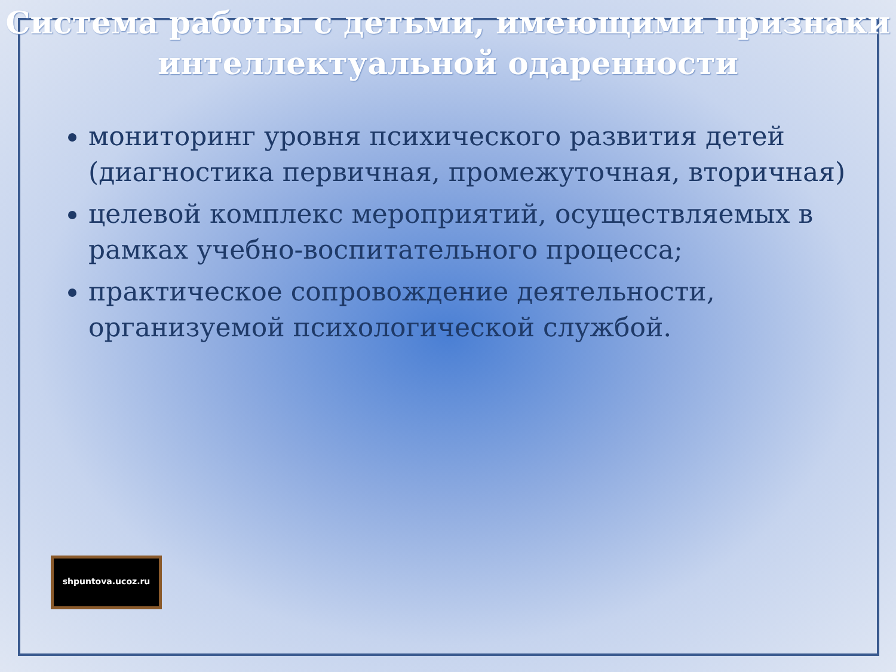Система работы с детьми, имеющими признаки интеллектуальной одаренности
мониторинг уровня психического развития детей (диагностика первичная, промежуточная, вторичная)
целевой комплекс мероприятий, осуществляемых в рамках учебно-воспитательного процесса;
практическое сопровождение деятельности, организуемой психологической службой.
shpuntova.ucoz.ru